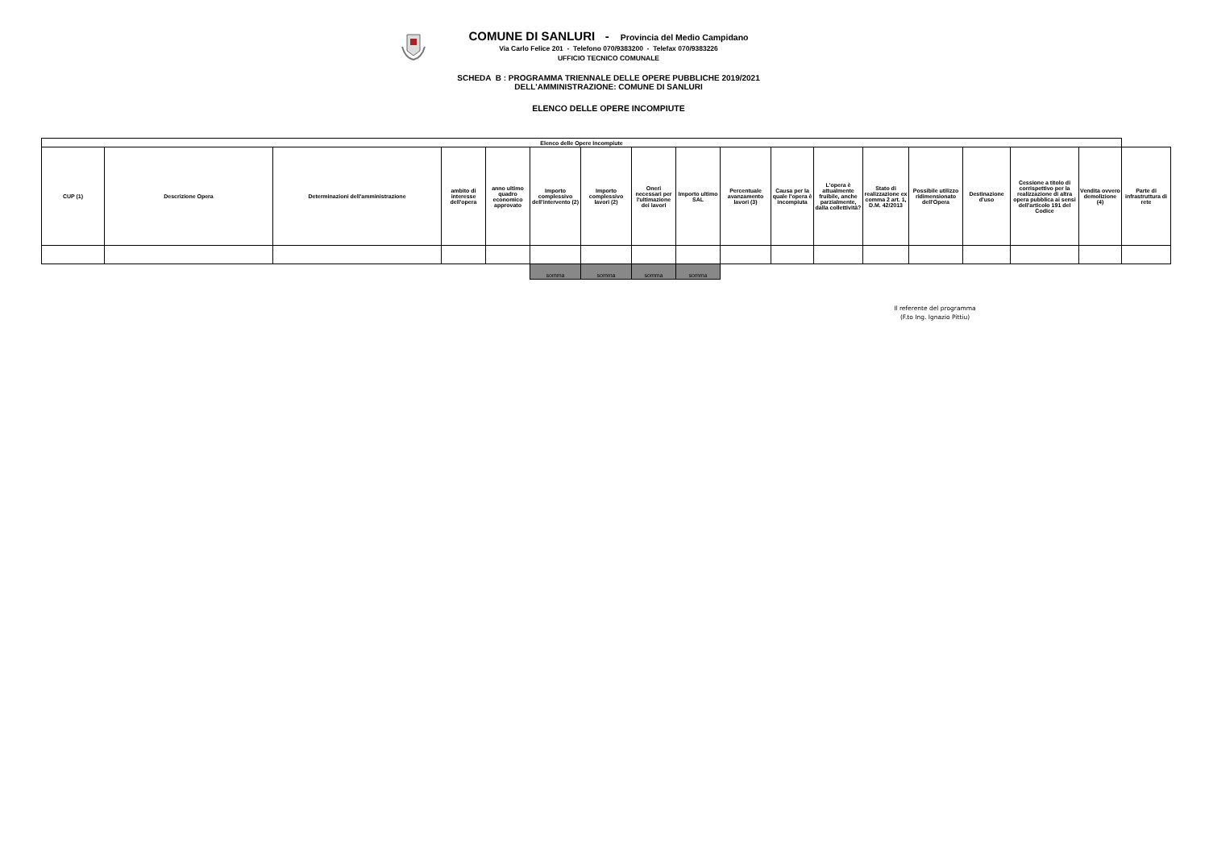COMUNE DI SANLURI - Provincia del Medio Campidano
Via Carlo Felice 201 - Telefono 070/9383200 - Telefax 070/9383226
UFFICIO TECNICO COMUNALE
SCHEDA B : PROGRAMMA TRIENNALE DELLE OPERE PUBBLICHE 2019/2021
DELL'AMMINISTRAZIONE: COMUNE DI SANLURI
ELENCO DELLE OPERE INCOMPIUTE
| Elenco delle Opere Incompiute | | | | | | | | | | | | | | | | | |
| --- | --- | --- | --- | --- | --- | --- | --- | --- | --- | --- | --- | --- | --- | --- | --- | --- | --- |
| CUP (1) | Descrizione Opera | Determinazioni dell'amministrazione | ambito di interesse dell'opera | anno ultimo quadro economico approvato | Importo complessivo dell'intervento (2) | Importo complessivo lavori (2) | Oneri necessari per l'ultimazione dei lavori | Importo ultimo SAL | Percentuale avanzamento lavori (3) | Causa per la quale l'opera è incompiuta | L'opera è attualmente fruibile, anche parzialmente, dalla collettività? | Stato di realizzazione ex comma 2 art. 1, D.M. 42/2013 | Possibile utilizzo ridimensionato dell'Opera | Destinazione d'uso | Cessione a titolo di corrispettivo per la realizzazione di altra opera pubblica ai sensi dell'articolo 191 del Codice | Vendita ovvero demolizione (4) | Parte di infrastruttura di rete |
| | | | | | somma | somma | somma | somma | | | | | | | | | |
Il referente del programma
(F.to Ing. Ignazio Pittiu)